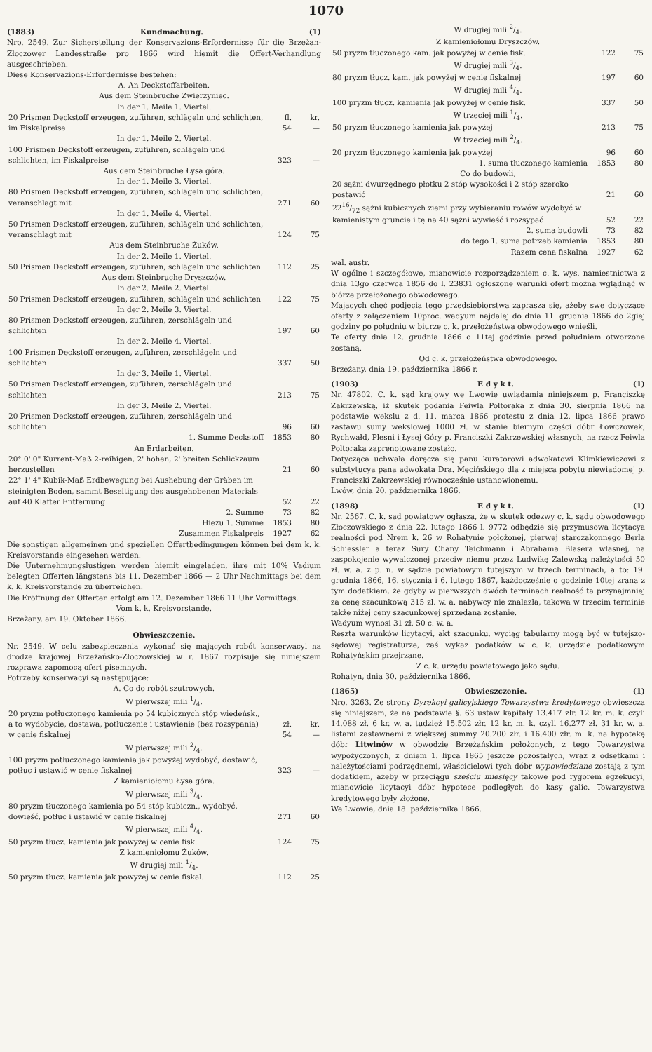1070
(1883) Kundmachung. (1)
Nro. 2549. Zur Sicherstellung der Konservazions-Erfordernisse für die Brzežan-Złoczower Landesstraße pro 1866 wird hiemit die Offert-Verhandlung ausgeschrieben.
Diese Konservazions-Erfordernisse bestehen:
A. An Deckstoffarbeiten.
Aus dem Steinbruche Zwierzyniec.
| In der 1. Meile 1. Viertel. | | |
| 20 Prismen Deckstoff erzeugen, zuführen, schlägeln und schlichten, im Fiskalpreise | fl. 54 | kr. — |
| In der 1. Meile 2. Viertel. | | |
| 100 Prismen Deckstoff erzeugen, zuführen, schlägeln und schlichten, im Fiskalpreise | 323 | — |
| Aus dem Steinbruche Łysa góra. In der 1. Meile 3. Viertel. | | |
| 80 Prismen Deckstoff erzeugen, zuführen, schlägeln und schlichten, veranschlagt mit | 271 | 60 |
| In der 1. Meile 4. Viertel. | | |
| 50 Prismen Deckstoff erzeugen, zuführen, schlägeln und schlichten, veranschlagt mit | 124 | 75 |
| Aus dem Steinbruche Żuków. In der 2. Meile 1. Viertel. | | |
| 50 Prismen Deckstoff erzeugen, zuführen, schlägeln und schlichten | 112 | 25 |
| Aus dem Steinbruche Dryszczów. In der 2. Meile 2. Viertel. | | |
| 50 Prismen Deckstoff erzeugen, zuführen, schlägeln und schlichten | 122 | 75 |
| In der 2. Meile 3. Viertel. | | |
| 80 Prismen Deckstoff erzeugen, zuführen, zerschlägeln und schlichten | 197 | 60 |
| In der 2. Meile 4. Viertel. | | |
| 100 Prismen Deckstoff erzeugen, zuführen, zerschlägeln und schlichten | 337 | 50 |
| In der 3. Meile 1. Viertel. | | |
| 50 Prismen Deckstoff erzeugen, zuführen, zerschlägeln und schlichten | 213 | 75 |
| In der 3. Meile 2. Viertel. | | |
| 20 Prismen Deckstoff erzeugen, zuführen, zerschlägeln und schlichten | 96 | 60 |
| 1. Summe Deckstoff | 1853 | 80 |
| An Erdarbeiten. | | |
| 20° 0' 0" Kurrent-Maß 2-reihigen, 2' hohen, 2' breiten Schlickzaum herzustellen | 21 | 60 |
| 22° 1' 4" Kubik-Maß Erdbewegung bei Aushebung der Gräben im steinigten Boden, sammt Beseitigung des ausgehobenen Materials auf 40 Klafter Entfernung | 52 | 22 |
| 2. Summe | 73 | 82 |
| Hiezu 1. Summe | 1853 | 80 |
| Zusammen Fiskalpreis | 1927 | 62 |
Die sonstigen allgemeinen und speziellen Offertbedingungen können bei dem k. k. Kreisvorstande eingesehen werden.
Die Unternehmungslustigen werden hiemit eingeladen, ihre mit 10% Vadium belegten Offerten längstens bis 11. Dezember 1866 — 2 Uhr Nachmittags bei dem k. k. Kreisvorstande zu überreichen.
Die Eröffnung der Offerten erfolgt am 12. Dezember 1866 11 Uhr Vormittags.
Vom k. k. Kreisvorstande.
Brzežany, am 19. Oktober 1866.
Obwieszczenie.
Nr. 2549. W celu zabezpieczenia wykonać się mających robót konserwacyi na drodze krajowej Brzeżańsko-Złoczowskiej w r. 1867 rozpisuje się niniejszem rozprawa zapomocą ofert pisemnych.
Potrzeby konserwacyi są następujące:
| A. Co do robót szutrowych. W pierwszej mili 1/4. | | |
| 20 pryzm potłuczonego kamienia po 54 kubicznych stóp wiedeńsk., a to wydobycie, dostawa, potłuczenie i ustawienie (bez rozsypania) w cenie fiskalnej | zł. 54 | kr. — |
| W pierwszej mili 2/4. | | |
| 100 pryzm potłuczonego kamienia jak powyżej wydobyć, dostawić, potłuc i ustawić w cenie fiskalnej | 323 | — |
| Z kamieniołomu Łysa góra. W pierwszej mili 3/4. | | |
| 80 pryzm tłuczonego kamienia po 54 stóp kubiczn., wydobyć, dowieść, potłuc i ustawić w cenie fiskalnej | 271 | 60 |
| W pierwszej mili 4/4. | | |
| 50 pryzm tłucz. kamienia jak powyżej w cenie fisk. | 124 | 75 |
| Z kamieniołomu Żuków. W drugiej mili 1/4. | | |
| 50 pryzm tłucz. kamienia jak powyżej w cenie fiskal. | 112 | 25 |
| W drugiej mili 2/4. Z kamieniołomu Dryszczów. | | |
| 50 pryzm tłuczonego kam. jak powyżej w cenie fisk. | 122 | 75 |
| W drugiej mili 3/4. | | |
| 80 pryzm tłucz. kam. jak powyżej w cenie fiskalnej | 197 | 60 |
| W drugiej mili 4/4. | | |
| 100 pryzm tłucz. kamienia jak powyżej w cenie fisk. | 337 | 50 |
| W trzeciej mili 1/4. | | |
| 50 pryzm tłuczonego kamienia jak powyżej | 213 | 75 |
| W trzeciej mili 2/4. | | |
| 20 pryzm tłuczonego kamienia jak powyżej | 96 | 60 |
| 1. suma tłuczonego kamienia | 1853 | 80 |
| Co do budowli, | | |
| 20 sążni dwurzędnego płotku 2 stóp wysokości i 2 stóp szeroko postawić | 21 | 60 |
| 2216/72 sążni kubicznych ziemi przy wybieraniu rowów wydobyć w kamienistym gruncie i tę na 40 sążni wywieść i rozsypać | 52 | 22 |
| 2. suma budowli | 73 | 82 |
| do tego 1. suma potrzeb kamienia | 1853 | 80 |
| Razem cena fiskalna | 1927 | 62 |
wal. austr.
W ogólne i szczegółowe, mianowicie rozporządzeniem c. k. wys. namiestnictwa z dnia 13go czerwca 1856 do l. 23831 ogłoszone warunki ofert można wglądnąć w biórze przełożonego obwodowego.
Mających chęć podjęcia tego przedsiębiorstwa zaprasza się, ażeby swe dotyczące oferty z załączeniem 10proc. wadyum najdalej do dnia 11. grudnia 1866 do 2giej godziny po południu w biurze c. k. przełożeństwa obwodowego wnieśli.
Te oferty dnia 12. grudnia 1866 o 11tej godzinie przed południem otworzone zostaną.
Od c. k. przełożeństwa obwodowego.
Brzeżany, dnia 19. października 1866 r.
(1903) E d y k t. (1)
Nr. 47802. C. k. sąd krajowy we Lwowie uwiadamia niniejszem p. Franciszkę Zakrzewską, iż skutek podania Feiwla Poltoraka z dnia 30. sierpnia 1866 na podstawie wekslu z d. 11. marca 1866 protestu z dnia 12. lipca 1866 prawo zastawu sumy wekslowej 1000 zł. w stanie biernym części dóbr Łowczowek, Rychwałd, Plesni i Łysej Góry p. Franciszki Zakrzewskiej własnych, na rzecz Feiwla Poltoraka zaprenotowane zostało.
Dotycząca uchwała doręcza się panu kuratorowi adwokatowi Klimkiewiczowi z substytucyą pana adwokata Dra. Męcińskiego dla z miejsca pobytu niewiadomej p. Franciszki Zakrzewskiej równocześnie ustanowionemu.
Lwów, dnia 20. października 1866.
(1898) E d y k t. (1)
Nr. 2567. C. k. sąd powiatowy ogłasza, że w skutek odezwy c. k. sądu obwodowego Złoczowskiego z dnia 22. lutego 1866 l. 9772 odbędzie się przymusowa licytacya realności pod Nrem k. 26 w Rohatynie położonej, pierwej starozakonnego Berla Schiessler a teraz Sury Chany Teichmann i Abrahama Blaserа własnej, na zaspokojenie wywalczonej przeciw niemu przez Ludwikę Zalewską należytości 50 zł. w. a. z p. n. w sądzie powiatowym tutejszym w trzech terminach, a to: 19. grudnia 1866, 16. stycznia i 6. lutego 1867, każdocześnie o godzinie 10tej zrana z tym dodatkiem, że gdyby w pierwszych dwóch terminach realność ta przynajmniej za cenę szacunkową 315 zł. w. a. nabywcy nie znalazła, takowa w trzecim terminie także niżej ceny szacunkowej sprzedaną zostanie.
Wadyum wynosi 31 zł. 50 c. w. a.
Reszta warunków licytacyi, akt szacunku, wyciąg tabularny mogą być w tutejszo-sądowej registraturze, zaś wykaz podatków w c. k. urzędzie podatkowym Rohatyńskim przejrzane.
Z c. k. urzędu powiatowego jako sądu.
Rohatyn, dnia 30. października 1866.
(1865) Obwieszczenie. (1)
Nro. 3263. Ze strony Dyrekcyi galicyjskiego Towarzystwa kredytowego obwieszcza się niniejszem, że na podstawie §. 63 ustaw kapitały 13.417 złr. 12 kr. m. k. czyli 14.088 zł. 6 kr. w. a. tudzież 15.502 złr. 12 kr. m. k. czyli 16.277 zł. 31 kr. w. a. listami zastawnemi z większej summy 20.200 złr. i 16.400 złr. m. k. na hypotekę dóbr Litwinów w obwodzie Brzeżańskim położonych, z tego Towarzystwa wypożyczonych, z dniem 1. lipca 1865 jeszcze pozostałych, wraz z odsetkami i należytościami podrzędnemi, właścicielowi tych dóbr wypowiedziane zostają z tym dodatkiem, ażeby w przeciągu sześciu miesięcy takowe pod rygorem egzekucyi, mianowicie licytacyi dóbr hypotece podległych do kasy galic. Towarzystwa kredytowego były złożone.
We Lwowie, dnia 18. października 1866.